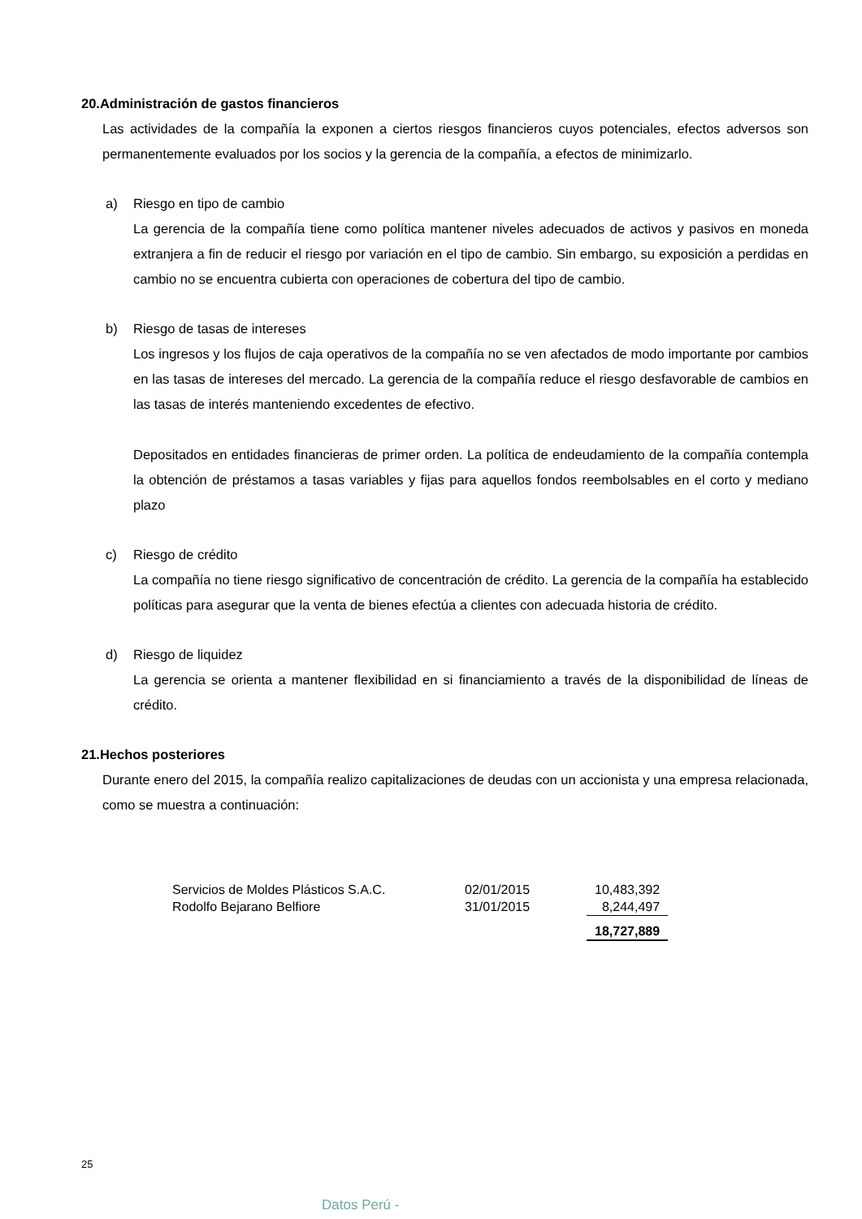20.Administración de gastos financieros
Las actividades de la compañía la exponen a ciertos riesgos financieros cuyos potenciales, efectos adversos son permanentemente evaluados por los socios y la gerencia de la compañía, a efectos de minimizarlo.
a) Riesgo en tipo de cambio
La gerencia de la compañía tiene como política mantener niveles adecuados de activos y pasivos en moneda extranjera a fin de reducir el riesgo por variación en el tipo de cambio. Sin embargo, su exposición a perdidas en cambio no se encuentra cubierta con operaciones de cobertura del tipo de cambio.
b) Riesgo de tasas de intereses
Los ingresos y los flujos de caja operativos de la compañía no se ven afectados de modo importante por cambios en las tasas de intereses del mercado. La gerencia de la compañía reduce el riesgo desfavorable de cambios en las tasas de interés manteniendo excedentes de efectivo.
Depositados en entidades financieras de primer orden. La política de endeudamiento de la compañía contempla la obtención de préstamos a tasas variables y fijas para aquellos fondos reembolsables en el corto y mediano plazo
c) Riesgo de crédito
La compañía no tiene riesgo significativo de concentración de crédito. La gerencia de la compañía ha establecido políticas para asegurar que la venta de bienes efectúa a clientes con adecuada historia de crédito.
d) Riesgo de liquidez
La gerencia se orienta a mantener flexibilidad en si financiamiento a través de la disponibilidad de líneas de crédito.
21.Hechos posteriores
Durante enero del 2015, la compañía realizo capitalizaciones de deudas con un accionista y una empresa relacionada, como se muestra a continuación:
| Servicios de Moldes Plásticos S.A.C. | 02/01/2015 | 10,483,392 |
| Rodolfo Bejarano Belfiore | 31/01/2015 | 8,244,497 |
| | | 18,727,889 |
25
Datos Perú -